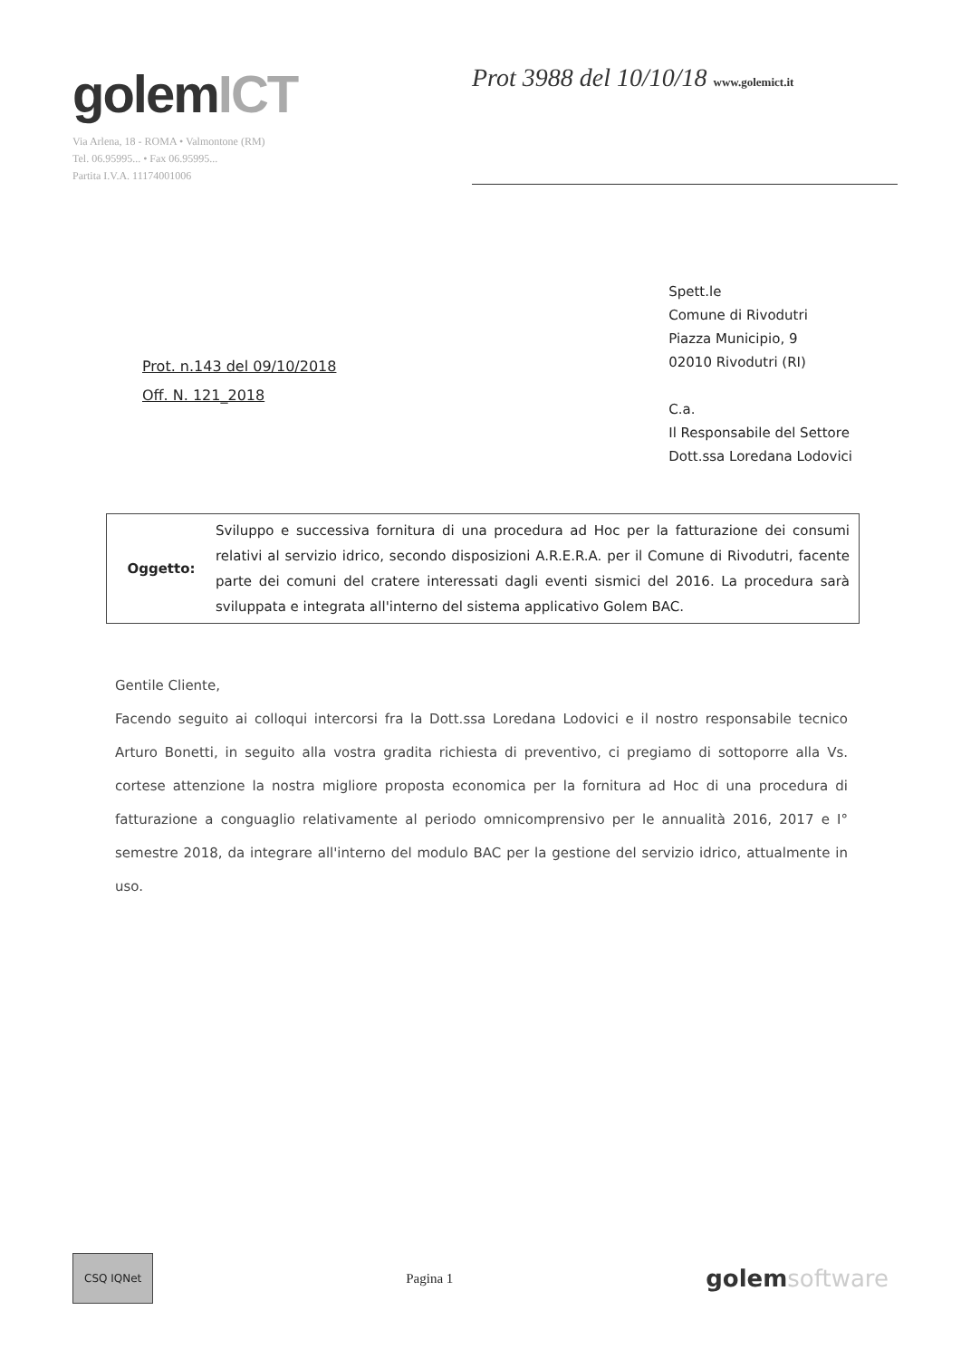golemICT
Via Arlena, 18 - ROMA • Valmontone (RM)
Tel. 06.95995... • Fax 06.95995...
Partita I.V.A. 11174001006
Prot 3988 del 10/10/18 www.golemict.it
Prot. n.143 del 09/10/2018
Off. N. 121_2018
Spett.le
Comune di Rivodutri
Piazza Municipio, 9
02010 Rivodutri (RI)
C.a.
Il Responsabile del Settore
Dott.ssa Loredana Lodovici
Oggetto:
Sviluppo e successiva fornitura di una procedura ad Hoc per la fatturazione dei consumi relativi al servizio idrico, secondo disposizioni A.R.E.R.A. per il Comune di Rivodutri, facente parte dei comuni del cratere interessati dagli eventi sismici del 2016. La procedura sarà sviluppata e integrata all'interno del sistema applicativo Golem BAC.
Gentile Cliente,
Facendo seguito ai colloqui intercorsi fra la Dott.ssa Loredana Lodovici e il nostro responsabile tecnico Arturo Bonetti, in seguito alla vostra gradita richiesta di preventivo, ci pregiamo di sottoporre alla Vs. cortese attenzione la nostra migliore proposta economica per la fornitura ad Hoc di una procedura di fatturazione a conguaglio relativamente al periodo omnicomprensivo per le annualità 2016, 2017 e I° semestre 2018, da integrare all'interno del modulo BAC per la gestione del servizio idrico, attualmente in uso.
CSQ IQNet
Pagina 1
golemsoftware